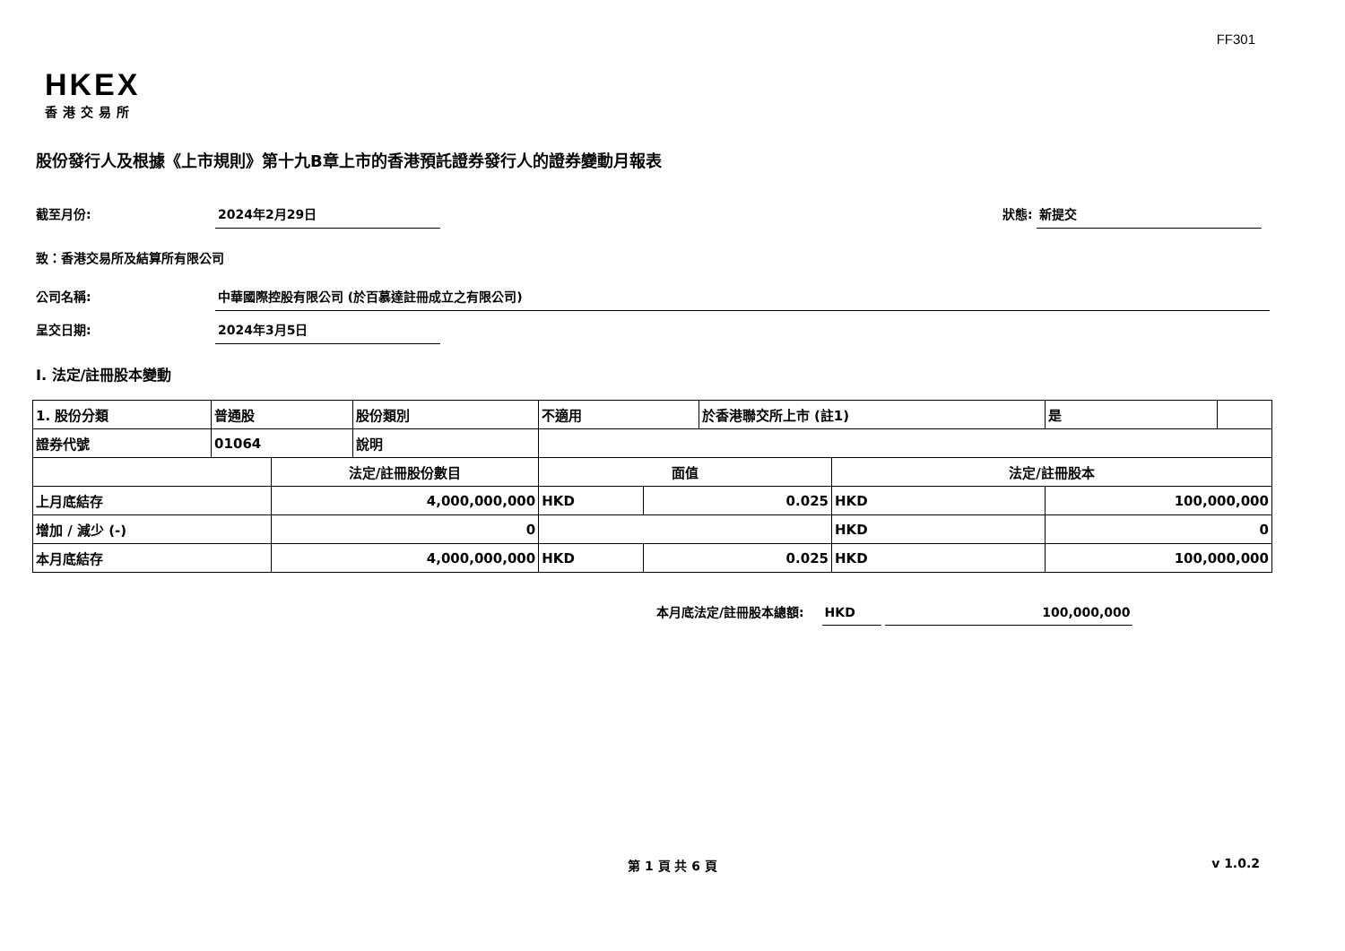FF301
HKEX
香港交易所
股份發行人及根據《上市規則》第十九B章上市的香港預託證券發行人的證券變動月報表
截至月份: 2024年2月29日 狀態: 新提交
致：香港交易所及結算所有限公司
公司名稱: 中華國際控股有限公司 (於百慕達註冊成立之有限公司)
呈交日期: 2024年3月5日
I. 法定/註冊股本變動
| 1. 股份分類 | 普通股 | | 股份類別 | 不適用 | | 於香港聯交所上市 (註1) | | 是 | |
| 證券代號 | 01064 | | 說明 | | | | | | |
| | | 法定/註冊股份數目 | | 面值 | | | 法定/註冊股本 | | |
| 上月底結存 | | 4,000,000,000 | | HKD | 0.025 | | HKD | 100,000,000 | |
| 增加 / 減少 (-) | | 0 | | | | | HKD | 0 | |
| 本月底結存 | | 4,000,000,000 | | HKD | 0.025 | | HKD | 100,000,000 | |
本月底法定/註冊股本總額: HKD 100,000,000
第 1 頁 共 6 頁 v 1.0.2